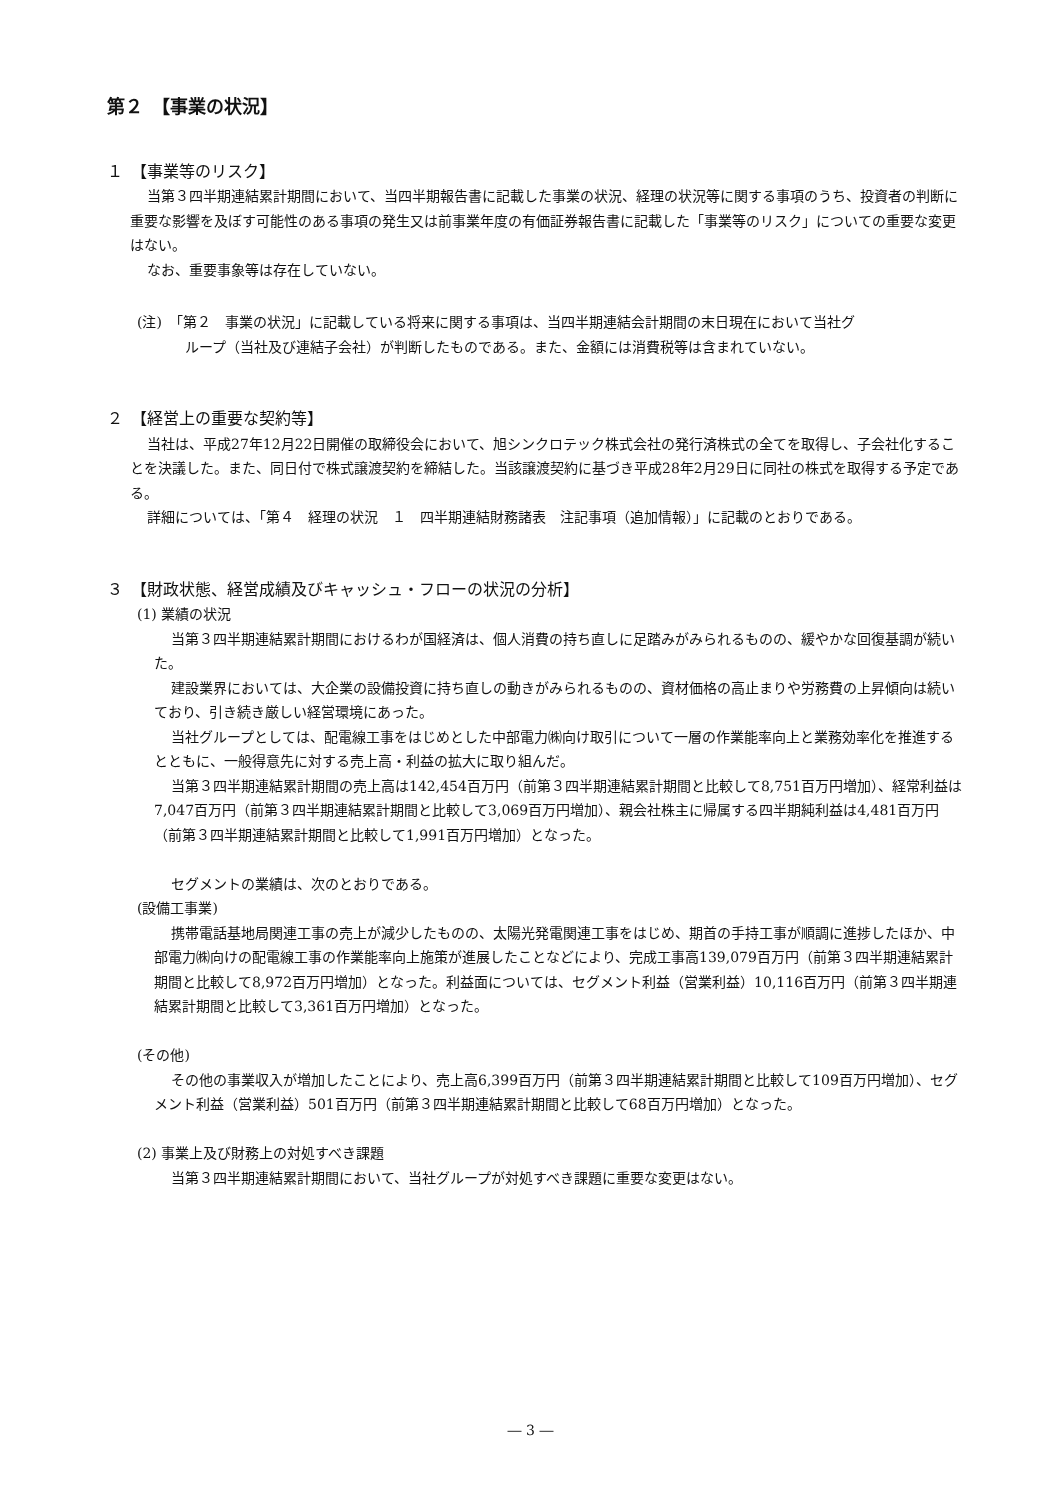第２　【事業の状況】
１　【事業等のリスク】
当第３四半期連結累計期間において、当四半期報告書に記載した事業の状況、経理の状況等に関する事項のうち、投資者の判断に重要な影響を及ぼす可能性のある事項の発生又は前事業年度の有価証券報告書に記載した「事業等のリスク」についての重要な変更はない。
なお、重要事象等は存在していない。
(注)　「第２　事業の状況」に記載している将来に関する事項は、当四半期連結会計期間の末日現在において当社グ
ループ（当社及び連結子会社）が判断したものである。また、金額には消費税等は含まれていない。
２　【経営上の重要な契約等】
当社は、平成27年12月22日開催の取締役会において、旭シンクロテック株式会社の発行済株式の全てを取得し、子会社化することを決議した。また、同日付で株式譲渡契約を締結した。当該譲渡契約に基づき平成28年2月29日に同社の株式を取得する予定である。
詳細については、「第４　経理の状況　１　四半期連結財務諸表　注記事項（追加情報）」に記載のとおりである。
３　【財政状態、経営成績及びキャッシュ・フローの状況の分析】
(1) 業績の状況
当第３四半期連結累計期間におけるわが国経済は、個人消費の持ち直しに足踏みがみられるものの、緩やかな回復基調が続いた。
建設業界においては、大企業の設備投資に持ち直しの動きがみられるものの、資材価格の高止まりや労務費の上昇傾向は続いており、引き続き厳しい経営環境にあった。
当社グループとしては、配電線工事をはじめとした中部電力㈱向け取引について一層の作業能率向上と業務効率化を推進するとともに、一般得意先に対する売上高・利益の拡大に取り組んだ。
当第３四半期連結累計期間の売上高は142,454百万円（前第３四半期連結累計期間と比較して8,751百万円増加）、経常利益は7,047百万円（前第３四半期連結累計期間と比較して3,069百万円増加）、親会社株主に帰属する四半期純利益は4,481百万円（前第３四半期連結累計期間と比較して1,991百万円増加）となった。
セグメントの業績は、次のとおりである。
(設備工事業)
携帯電話基地局関連工事の売上が減少したものの、太陽光発電関連工事をはじめ、期首の手持工事が順調に進捗したほか、中部電力㈱向けの配電線工事の作業能率向上施策が進展したことなどにより、完成工事高139,079百万円（前第３四半期連結累計期間と比較して8,972百万円増加）となった。利益面については、セグメント利益（営業利益）10,116百万円（前第３四半期連結累計期間と比較して3,361百万円増加）となった。
(その他)
その他の事業収入が増加したことにより、売上高6,399百万円（前第３四半期連結累計期間と比較して109百万円増加）、セグメント利益（営業利益）501百万円（前第３四半期連結累計期間と比較して68百万円増加）となった。
(2) 事業上及び財務上の対処すべき課題
当第３四半期連結累計期間において、当社グループが対処すべき課題に重要な変更はない。
― 3 ―